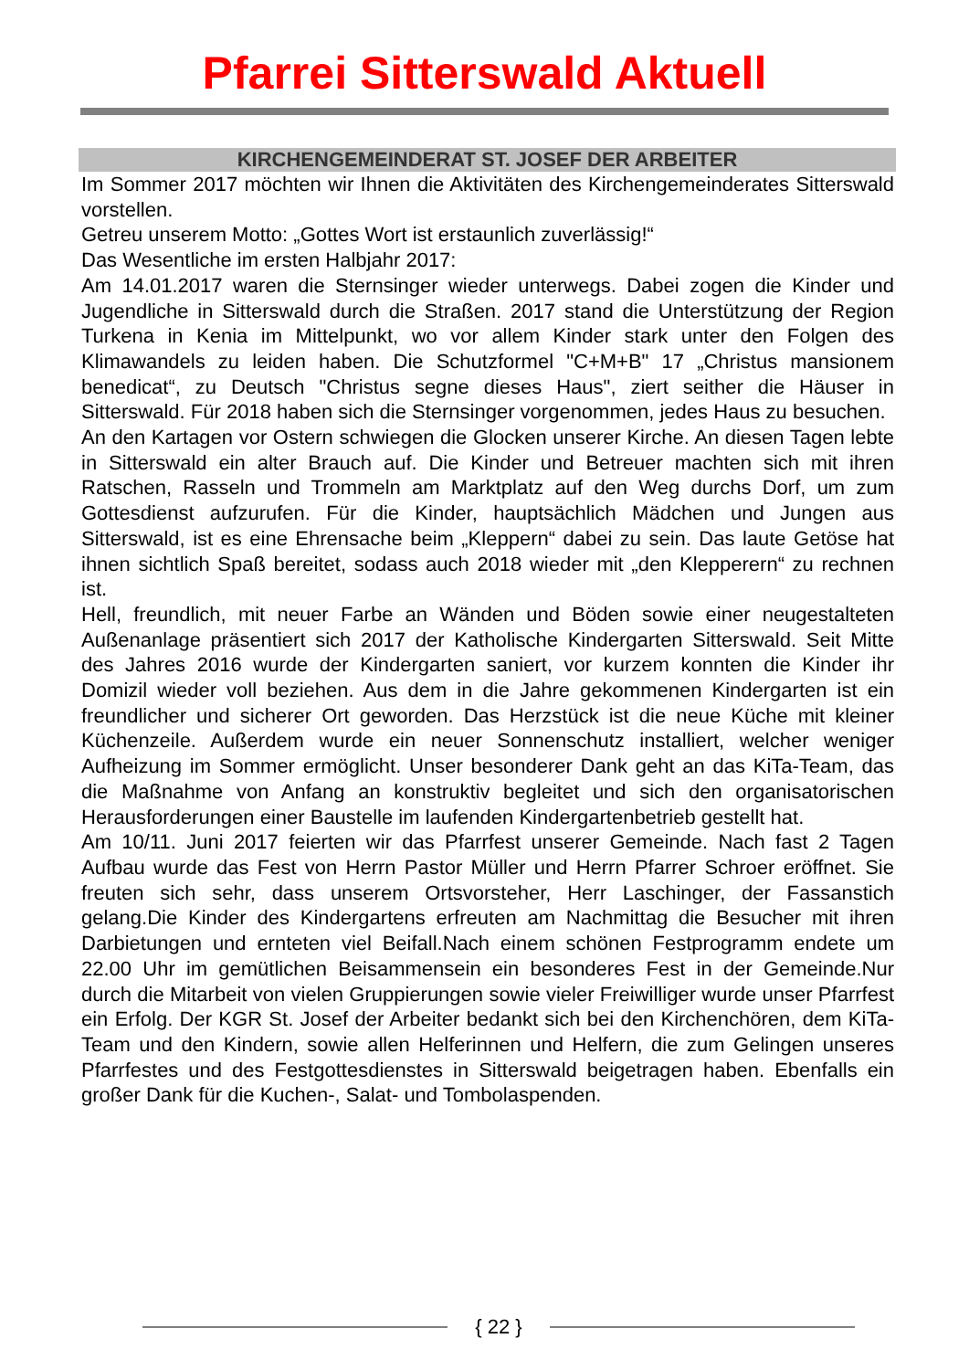Pfarrei Sitterswald Aktuell
KIRCHENGEMEINDERAT ST. JOSEF DER ARBEITER
Im Sommer 2017 möchten wir Ihnen die Aktivitäten des Kirchengemeinderates Sitterswald vorstellen.
Getreu unserem Motto: „Gottes Wort ist erstaunlich zuverlässig!“
Das Wesentliche im ersten Halbjahr 2017:
Am 14.01.2017 waren die Sternsinger wieder unterwegs. Dabei zogen die Kinder und Jugendliche in Sitterswald durch die Straßen. 2017 stand die Unterstützung der Region Turkena in Kenia im Mittelpunkt, wo vor allem Kinder stark unter den Folgen des Klimawandels zu leiden haben. Die Schutzformel "C+M+B" 17 „Christus mansionem benedicat“, zu Deutsch "Christus segne dieses Haus", ziert seither die Häuser in Sitterswald. Für 2018 haben sich die Sternsinger vorgenommen, jedes Haus zu besuchen.
An den Kartagen vor Ostern schwiegen die Glocken unserer Kirche. An diesen Tagen lebte in Sitterswald ein alter Brauch auf. Die Kinder und Betreuer machten sich mit ihren Ratschen, Rasseln und Trommeln am Marktplatz auf den Weg durchs Dorf, um zum Gottesdienst aufzurufen. Für die Kinder, hauptsächlich Mädchen und Jungen aus Sitterswald, ist es eine Ehrensache beim „Kleppern“ dabei zu sein. Das laute Getöse hat ihnen sichtlich Spaß bereitet, sodass auch 2018 wieder mit „den Klepperern“ zu rechnen ist.
Hell, freundlich, mit neuer Farbe an Wänden und Böden sowie einer neugestalteten Außenanlage präsentiert sich 2017 der Katholische Kindergarten Sitterswald. Seit Mitte des Jahres 2016 wurde der Kindergarten saniert, vor kurzem konnten die Kinder ihr Domizil wieder voll beziehen. Aus dem in die Jahre gekommenen Kindergarten ist ein freundlicher und sicherer Ort geworden. Das Herzstück ist die neue Küche mit kleiner Küchenzeile. Außerdem wurde ein neuer Sonnenschutz installiert, welcher weniger Aufheizung im Sommer ermöglicht. Unser besonderer Dank geht an das KiTa-Team, das die Maßnahme von Anfang an konstruktiv begleitet und sich den organisatorischen Herausforderungen einer Baustelle im laufenden Kindergartenbetrieb gestellt hat.
Am 10/11. Juni 2017 feierten wir das Pfarrfest unserer Gemeinde. Nach fast 2 Tagen Aufbau wurde das Fest von Herrn Pastor Müller und Herrn Pfarrer Schroer eröffnet. Sie freuten sich sehr, dass unserem Ortsvorsteher, Herr Laschinger, der Fassanstich gelang.Die Kinder des Kindergartens erfreuten am Nachmittag die Besucher mit ihren Darbietungen und ernteten viel Beifall.Nach einem schönen Festprogramm endete um 22.00 Uhr im gemütlichen Beisammensein ein besonderes Fest in der Gemeinde.Nur durch die Mitarbeit von vielen Gruppierungen sowie vieler Freiwilliger wurde unser Pfarrfest ein Erfolg. Der KGR St. Josef der Arbeiter bedankt sich bei den Kirchenchören, dem KiTa-Team und den Kindern, sowie allen Helferinnen und Helfern, die zum Gelingen unseres Pfarrfestes und des Festgottesdienstes in Sitterswald beigetragen haben. Ebenfalls ein großer Dank für die Kuchen-, Salat- und Tombolaspenden.
{ 22 }